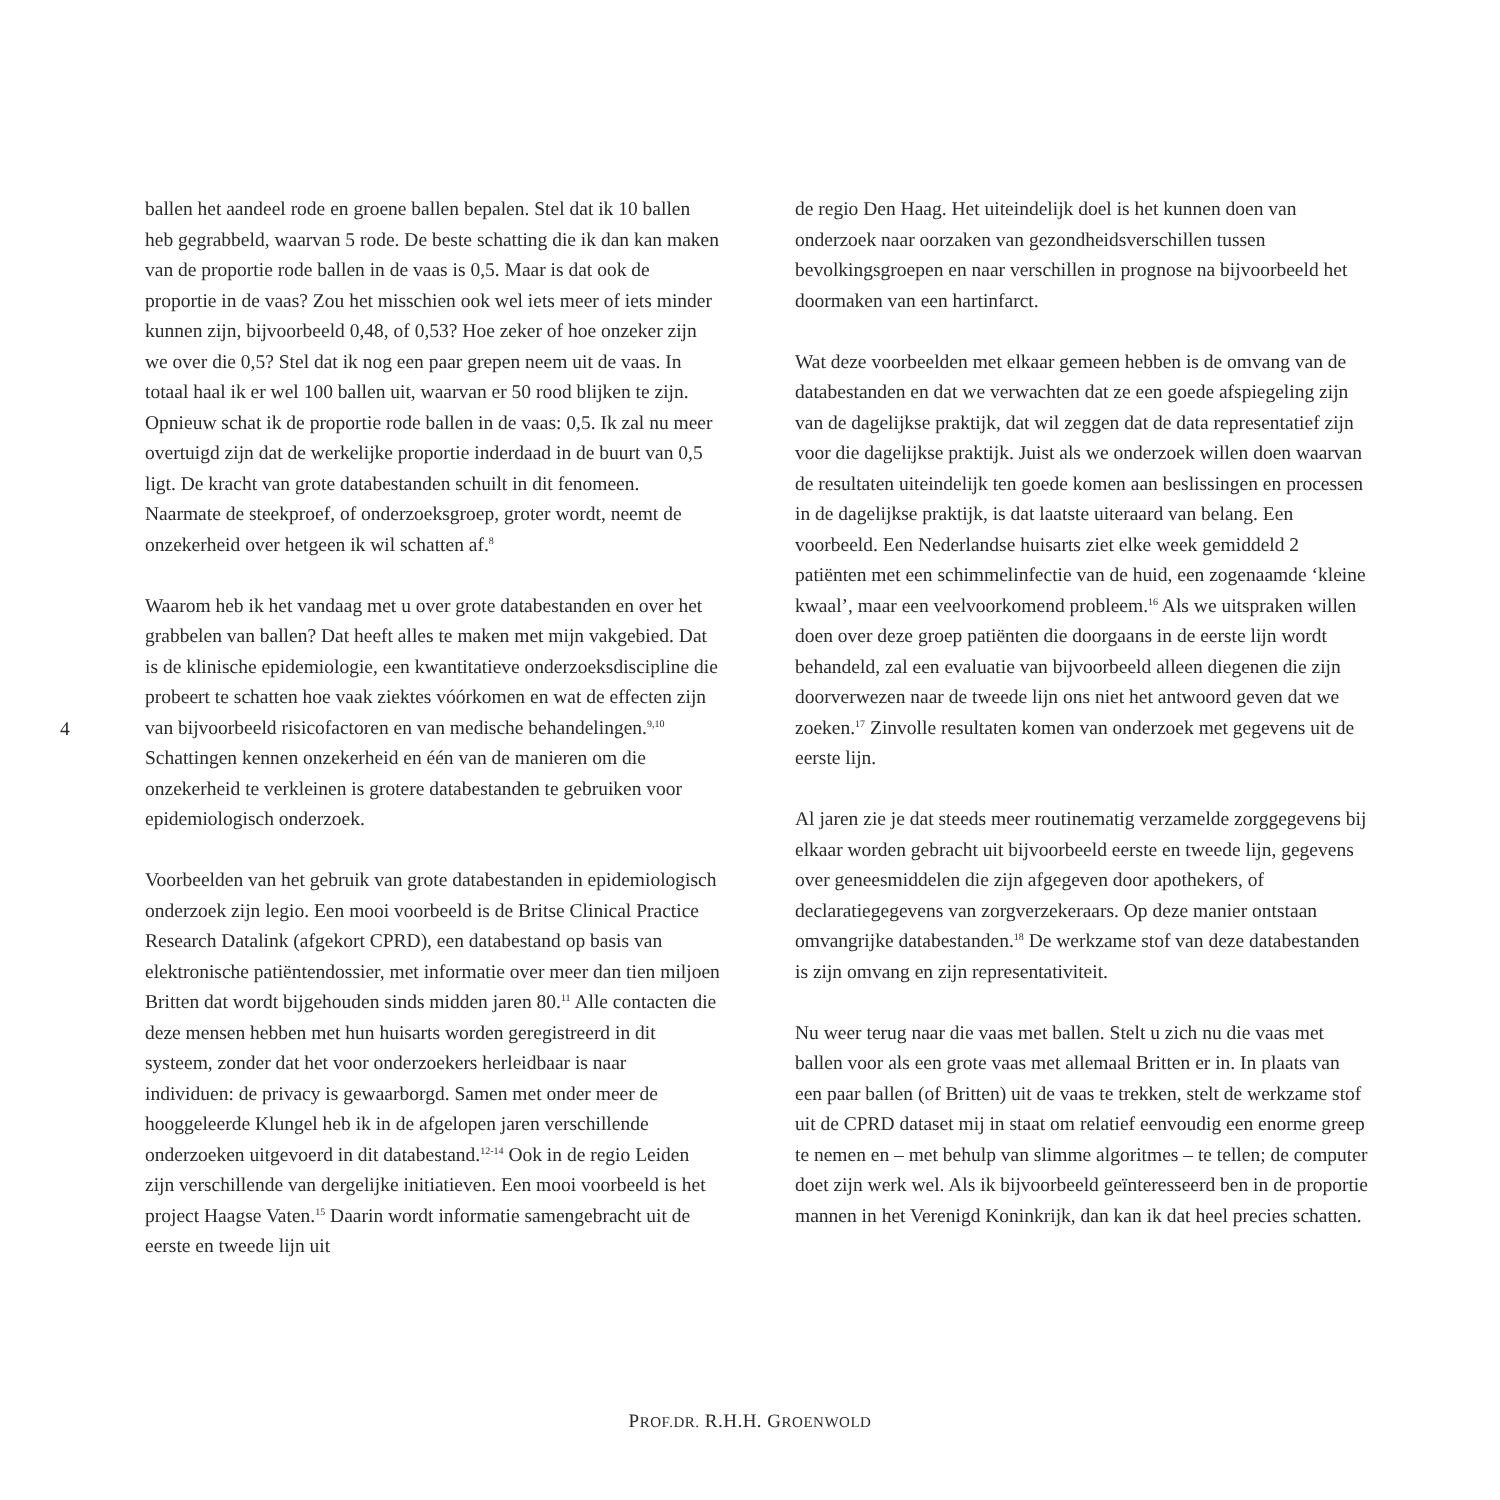ballen het aandeel rode en groene ballen bepalen. Stel dat ik 10 ballen heb gegrabbeld, waarvan 5 rode. De beste schatting die ik dan kan maken van de proportie rode ballen in de vaas is 0,5. Maar is dat ook de proportie in de vaas? Zou het misschien ook wel iets meer of iets minder kunnen zijn, bijvoorbeeld 0,48, of 0,53? Hoe zeker of hoe onzeker zijn we over die 0,5? Stel dat ik nog een paar grepen neem uit de vaas. In totaal haal ik er wel 100 ballen uit, waarvan er 50 rood blijken te zijn. Opnieuw schat ik de proportie rode ballen in de vaas: 0,5. Ik zal nu meer overtuigd zijn dat de werkelijke proportie inderdaad in de buurt van 0,5 ligt. De kracht van grote databestanden schuilt in dit fenomeen. Naarmate de steekproef, of onderzoeksgroep, groter wordt, neemt de onzekerheid over hetgeen ik wil schatten af.<sup>8</sup>
Waarom heb ik het vandaag met u over grote databestanden en over het grabbelen van ballen? Dat heeft alles te maken met mijn vakgebied. Dat is de klinische epidemiologie, een kwantitatieve onderzoeksdiscipline die probeert te schatten hoe vaak ziektes vóórkomen en wat de effecten zijn van bijvoorbeeld risicofactoren en van medische behandelingen.<sup>9,10</sup> Schattingen kennen onzekerheid en één van de manieren om die onzekerheid te verkleinen is grotere databestanden te gebruiken voor epidemiologisch onderzoek.
Voorbeelden van het gebruik van grote databestanden in epidemiologisch onderzoek zijn legio. Een mooi voorbeeld is de Britse Clinical Practice Research Datalink (afgekort CPRD), een databestand op basis van elektronische patiëntendossier, met informatie over meer dan tien miljoen Britten dat wordt bijgehouden sinds midden jaren 80.<sup>11</sup> Alle contacten die deze mensen hebben met hun huisarts worden geregistreerd in dit systeem, zonder dat het voor onderzoekers herleidbaar is naar individuen: de privacy is gewaarborgd. Samen met onder meer de hooggeleerde Klungel heb ik in de afgelopen jaren verschillende onderzoeken uitgevoerd in dit databestand.<sup>12-14</sup> Ook in de regio Leiden zijn verschillende van dergelijke initiatieven. Een mooi voorbeeld is het project Haagse Vaten.<sup>15</sup> Daarin wordt informatie samengebracht uit de eerste en tweede lijn uit
de regio Den Haag. Het uiteindelijk doel is het kunnen doen van onderzoek naar oorzaken van gezondheidsverschillen tussen bevolkingsgroepen en naar verschillen in prognose na bijvoorbeeld het doormaken van een hartinfarct.
Wat deze voorbeelden met elkaar gemeen hebben is de omvang van de databestanden en dat we verwachten dat ze een goede afspiegeling zijn van de dagelijkse praktijk, dat wil zeggen dat de data representatief zijn voor die dagelijkse praktijk. Juist als we onderzoek willen doen waarvan de resultaten uiteindelijk ten goede komen aan beslissingen en processen in de dagelijkse praktijk, is dat laatste uiteraard van belang. Een voorbeeld. Een Nederlandse huisarts ziet elke week gemiddeld 2 patiënten met een schimmelinfectie van de huid, een zogenaamde ‘kleine kwaal’, maar een veelvoorkomend probleem.<sup>16</sup> Als we uitspraken willen doen over deze groep patiënten die doorgaans in de eerste lijn wordt behandeld, zal een evaluatie van bijvoorbeeld alleen diegenen die zijn doorverwezen naar de tweede lijn ons niet het antwoord geven dat we zoeken.<sup>17</sup> Zinvolle resultaten komen van onderzoek met gegevens uit de eerste lijn.
Al jaren zie je dat steeds meer routinematig verzamelde zorggegevens bij elkaar worden gebracht uit bijvoorbeeld eerste en tweede lijn, gegevens over geneesmiddelen die zijn afgegeven door apothekers, of declaratiegegevens van zorgverzekeraars. Op deze manier ontstaan omvangrijke databestanden.<sup>18</sup> De werkzame stof van deze databestanden is zijn omvang en zijn representativiteit.
Nu weer terug naar die vaas met ballen. Stelt u zich nu die vaas met ballen voor als een grote vaas met allemaal Britten er in. In plaats van een paar ballen (of Britten) uit de vaas te trekken, stelt de werkzame stof uit de CPRD dataset mij in staat om relatief eenvoudig een enorme greep te nemen en – met behulp van slimme algoritmes – te tellen; de computer doet zijn werk wel. Als ik bijvoorbeeld geïnteresseerd ben in de proportie mannen in het Verenigd Koninkrijk, dan kan ik dat heel precies schatten.
4
PROF.DR. R.H.H. GROENWOLD